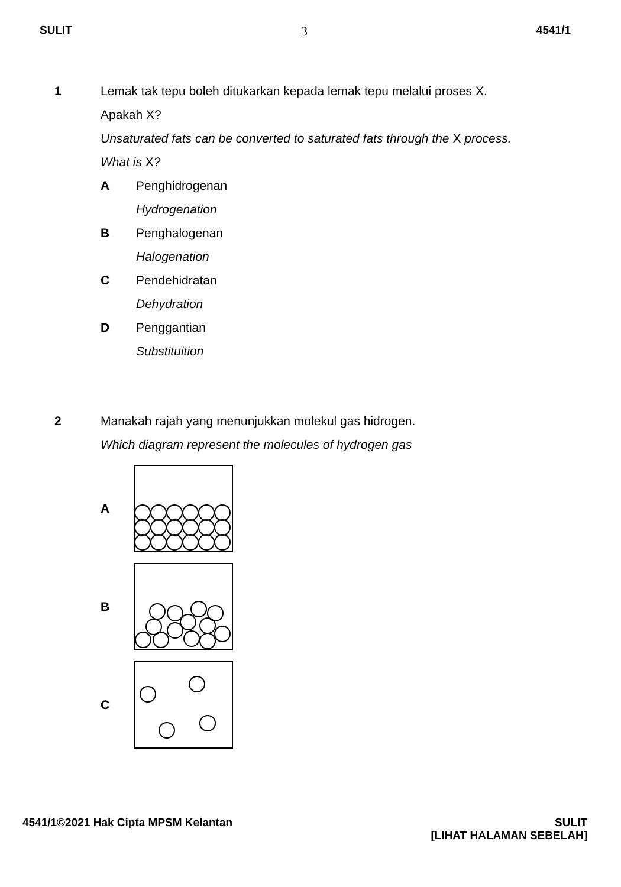SULIT 3 4541/1
1 Lemak tak tepu boleh ditukarkan kepada lemak tepu melalui proses X.
Apakah X?
Unsaturated fats can be converted to saturated fats through the X process.
What is X?
A Penghidrogenan
Hydrogenation
B Penghalogenan
Halogenation
C Pendehidratan
Dehydration
D Penggantian
Substituition
2 Manakah rajah yang menunjukkan molekul gas hidrogen.
Which diagram represent the molecules of hydrogen gas
A
B
C
4541/1©2021 Hak Cipta MPSM Kelantan SULIT
[LIHAT HALAMAN SEBELAH]